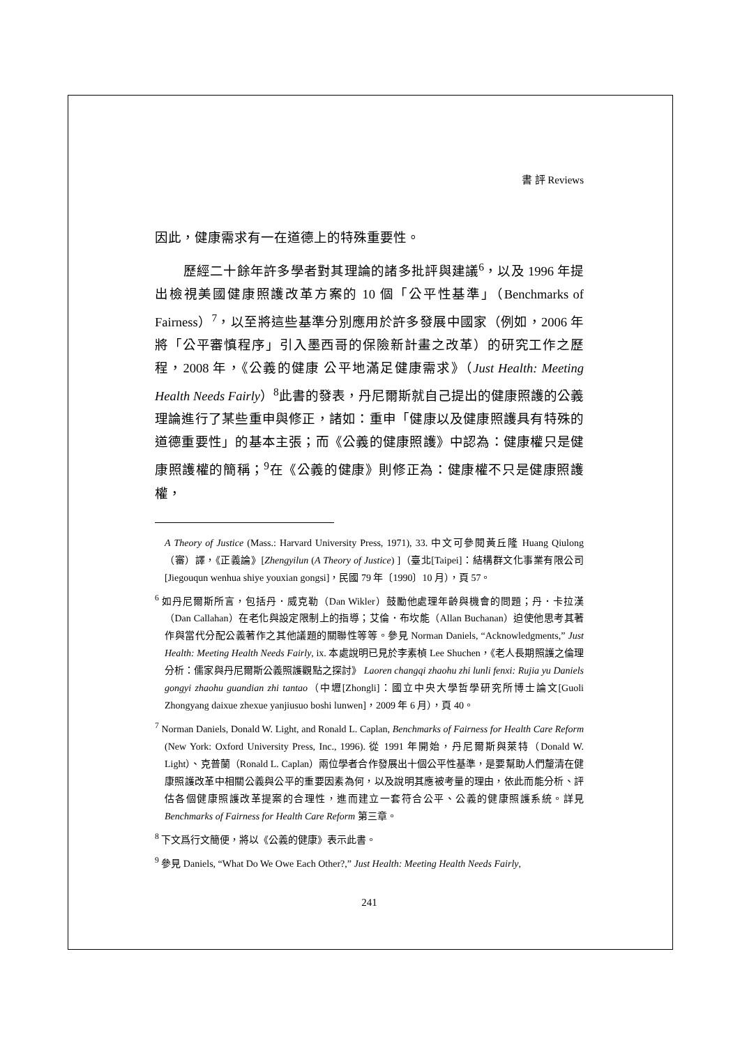書 評 Reviews
因此，健康需求有一在道德上的特殊重要性。
歷經二十餘年許多學者對其理論的諸多批評與建議<sup>6</sup>，以及 1996 年提出檢視美國健康照護改革方案的 10 個「公平性基準」（Benchmarks of Fairness）<sup>7</sup>，以至將這些基準分別應用於許多發展中國家（例如，2006 年將「公平審慎程序」引入墨西哥的保險新計畫之改革）的研究工作之歷程，2008 年，《公義的健康 公平地滿足健康需求》（Just Health: Meeting Health Needs Fairly）<sup>8</sup>此書的發表，丹尼爾斯就自己提出的健康照護的公義理論進行了某些重申與修正，諸如：重申「健康以及健康照護具有特殊的道德重要性」的基本主張；而《公義的健康照護》中認為：健康權只是健康照護權的簡稱；<sup>9</sup>在《公義的健康》則修正為：健康權不只是健康照護權，
A Theory of Justice (Mass.: Harvard University Press, 1971), 33. 中文可參閱黃丘隆 Huang Qiulong（審）譯，《正義論》[Zhengyilun (A Theory of Justice) ]（臺北[Taipei]：結構群文化事業有限公司[Jiegouqun wenhua shiye youxian gongsi]，民國 79 年〔1990〕10 月），頁 57。
<sup>6</sup> 如丹尼爾斯所言，包括丹．威克勒（Dan Wikler）鼓勵他處理年齡與機會的問題；丹．卡拉漢（Dan Callahan）在老化與設定限制上的指導；艾倫．布坎能（Allan Buchanan）迫使他思考其著作與當代分配公義著作之其他議題的關聯性等等。參見 Norman Daniels, “Acknowledgments,” Just Health: Meeting Health Needs Fairly, ix. 本處說明已見於李素楨 Lee Shuchen，《老人長期照護之倫理分析：儒家與丹尼爾斯公義照護觀點之探討》 Laoren changqi zhaohu zhi lunli fenxi: Rujia yu Daniels gongyi zhaohu guandian zhi tantao（中壢[Zhongli]：國立中央大學哲學研究所博士論文[Guoli Zhongyang daixue zhexue yanjiusuo boshi lunwen]，2009 年 6 月），頁 40。
<sup>7</sup> Norman Daniels, Donald W. Light, and Ronald L. Caplan, Benchmarks of Fairness for Health Care Reform (New York: Oxford University Press, Inc., 1996). 從 1991 年開始，丹尼爾斯與萊特（Donald W. Light）、克普蘭（Ronald L. Caplan）兩位學者合作發展出十個公平性基準，是要幫助人們釐清在健康照護改革中相關公義與公平的重要因素為何，以及說明其應被考量的理由，依此而能分析、評估各個健康照護改革提案的合理性，進而建立一套符合公平、公義的健康照護系統。詳見 Benchmarks of Fairness for Health Care Reform 第三章。
<sup>8</sup> 下文爲行文簡便，將以《公義的健康》表示此書。
<sup>9</sup> 參見 Daniels, “What Do We Owe Each Other?,” Just Health: Meeting Health Needs Fairly,
241